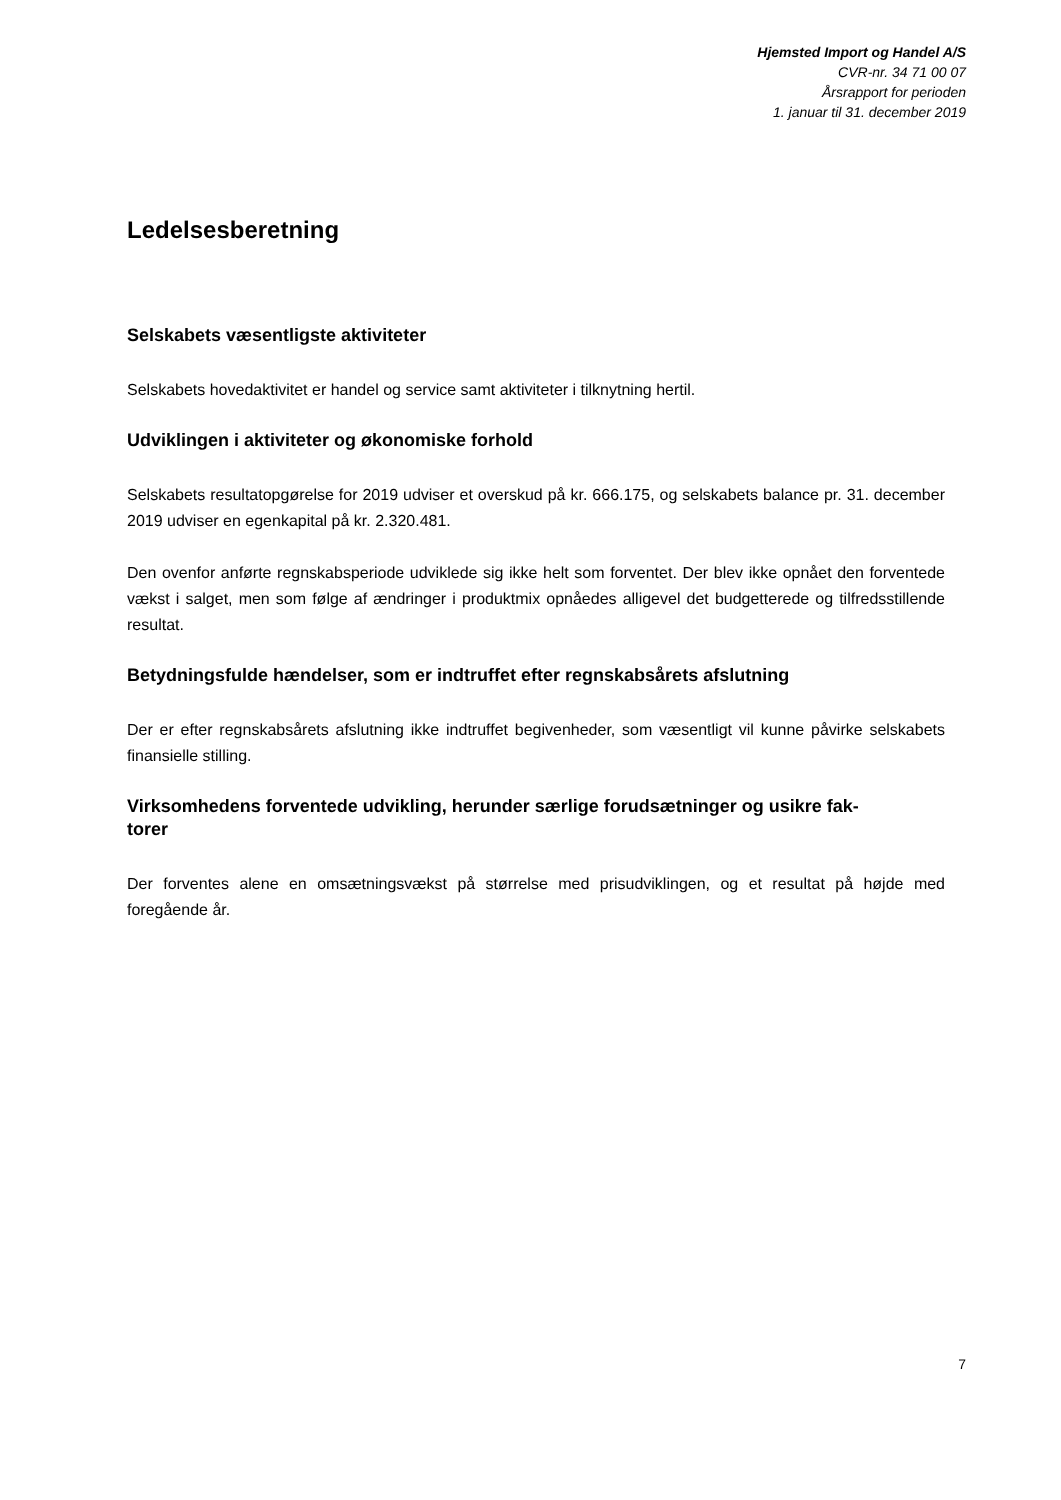Hjemsted Import og Handel A/S
CVR-nr. 34 71 00 07
Årsrapport for perioden
1. januar til 31. december 2019
Ledelsesberetning
Selskabets væsentligste aktiviteter
Selskabets hovedaktivitet er handel og service samt aktiviteter i tilknytning hertil.
Udviklingen i aktiviteter og økonomiske forhold
Selskabets resultatopgørelse for 2019 udviser et overskud på kr. 666.175, og selskabets balance pr. 31. december 2019 udviser en egenkapital på kr. 2.320.481.
Den ovenfor anførte regnskabsperiode udviklede sig ikke helt som forventet. Der blev ikke opnået den forventede vækst i salget, men som følge af ændringer i produktmix opnåedes alligevel det budgetterede og tilfredsstillende resultat.
Betydningsfulde hændelser, som er indtruffet efter regnskabsårets afslutning
Der er efter regnskabsårets afslutning ikke indtruffet begivenheder, som væsentligt vil kunne påvirke selskabets finansielle stilling.
Virksomhedens forventede udvikling, herunder særlige forudsætninger og usikre fak-
torer
Der forventes alene en omsætningsvækst på størrelse med prisudviklingen, og et resultat på højde med foregående år.
7